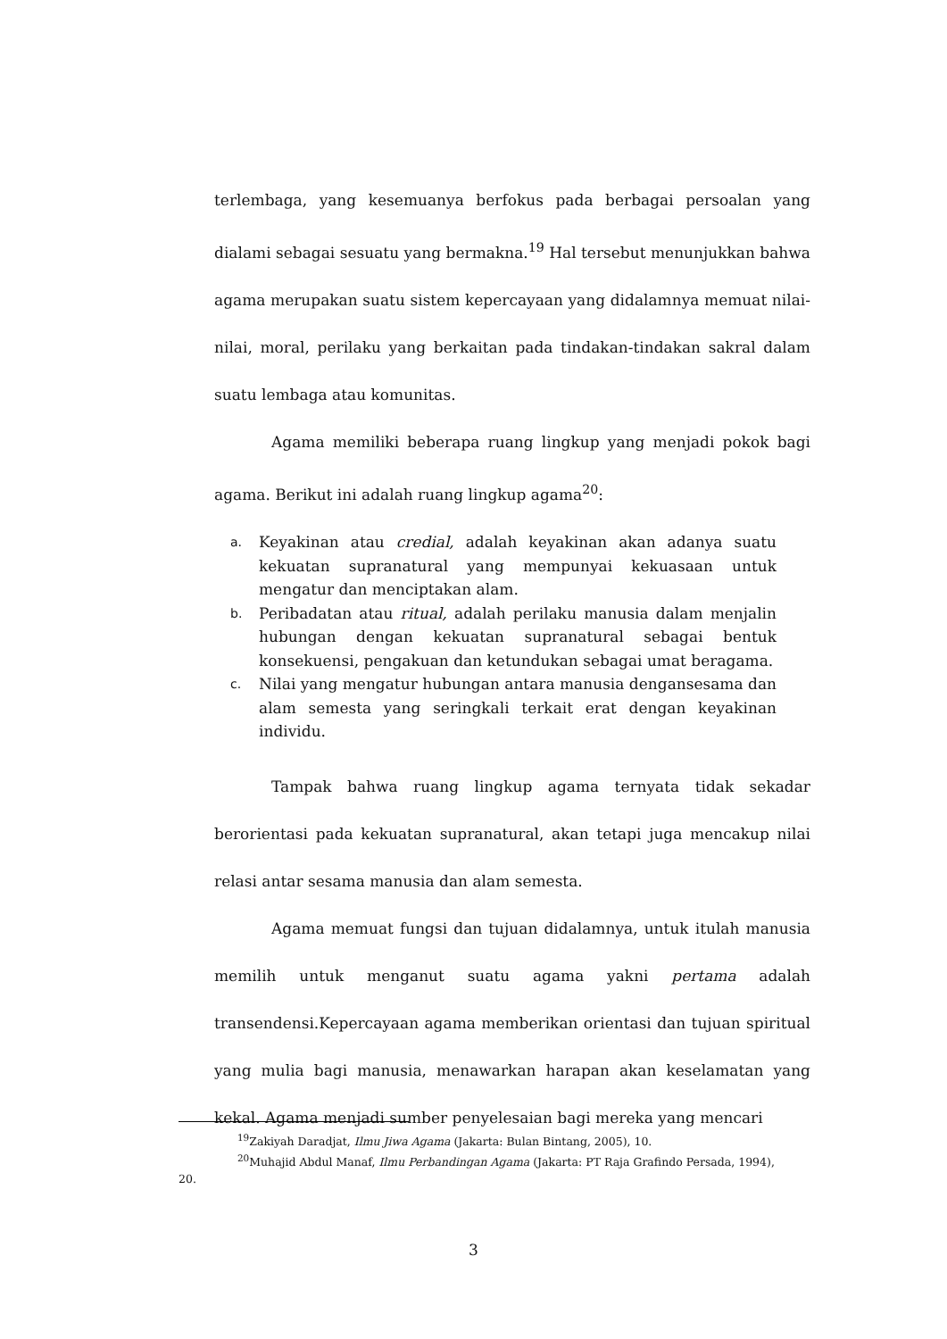terlembaga, yang kesemuanya berfokus pada berbagai persoalan yang dialami sebagai sesuatu yang bermakna.<sup>19</sup> Hal tersebut menunjukkan bahwa agama merupakan suatu sistem kepercayaan yang didalamnya memuat nilai-nilai, moral, perilaku yang berkaitan pada tindakan-tindakan sakral dalam suatu lembaga atau komunitas.
Agama memiliki beberapa ruang lingkup yang menjadi pokok bagi agama. Berikut ini adalah ruang lingkup agama<sup>20</sup>:
a. Keyakinan atau credial, adalah keyakinan akan adanya suatu kekuatan supranatural yang mempunyai kekuasaan untuk mengatur dan menciptakan alam.
b. Peribadatan atau ritual, adalah perilaku manusia dalam menjalin hubungan dengan kekuatan supranatural sebagai bentuk konsekuensi, pengakuan dan ketundukan sebagai umat beragama.
c. Nilai yang mengatur hubungan antara manusia dengansesama dan alam semesta yang seringkali terkait erat dengan keyakinan individu.
Tampak bahwa ruang lingkup agama ternyata tidak sekadar berorientasi pada kekuatan supranatural, akan tetapi juga mencakup nilai relasi antar sesama manusia dan alam semesta.
Agama memuat fungsi dan tujuan didalamnya, untuk itulah manusia memilih untuk menganut suatu agama yakni pertama adalah transendensi.Kepercayaan agama memberikan orientasi dan tujuan spiritual yang mulia bagi manusia, menawarkan harapan akan keselamatan yang kekal. Agama menjadi sumber penyelesaian bagi mereka yang mencari
<sup>19</sup> Zakiyah Daradjat, Ilmu Jiwa Agama (Jakarta: Bulan Bintang, 2005), 10.
<sup>20</sup> Muhajid Abdul Manaf, Ilmu Perbandingan Agama (Jakarta: PT Raja Grafindo Persada, 1994), 20.
3